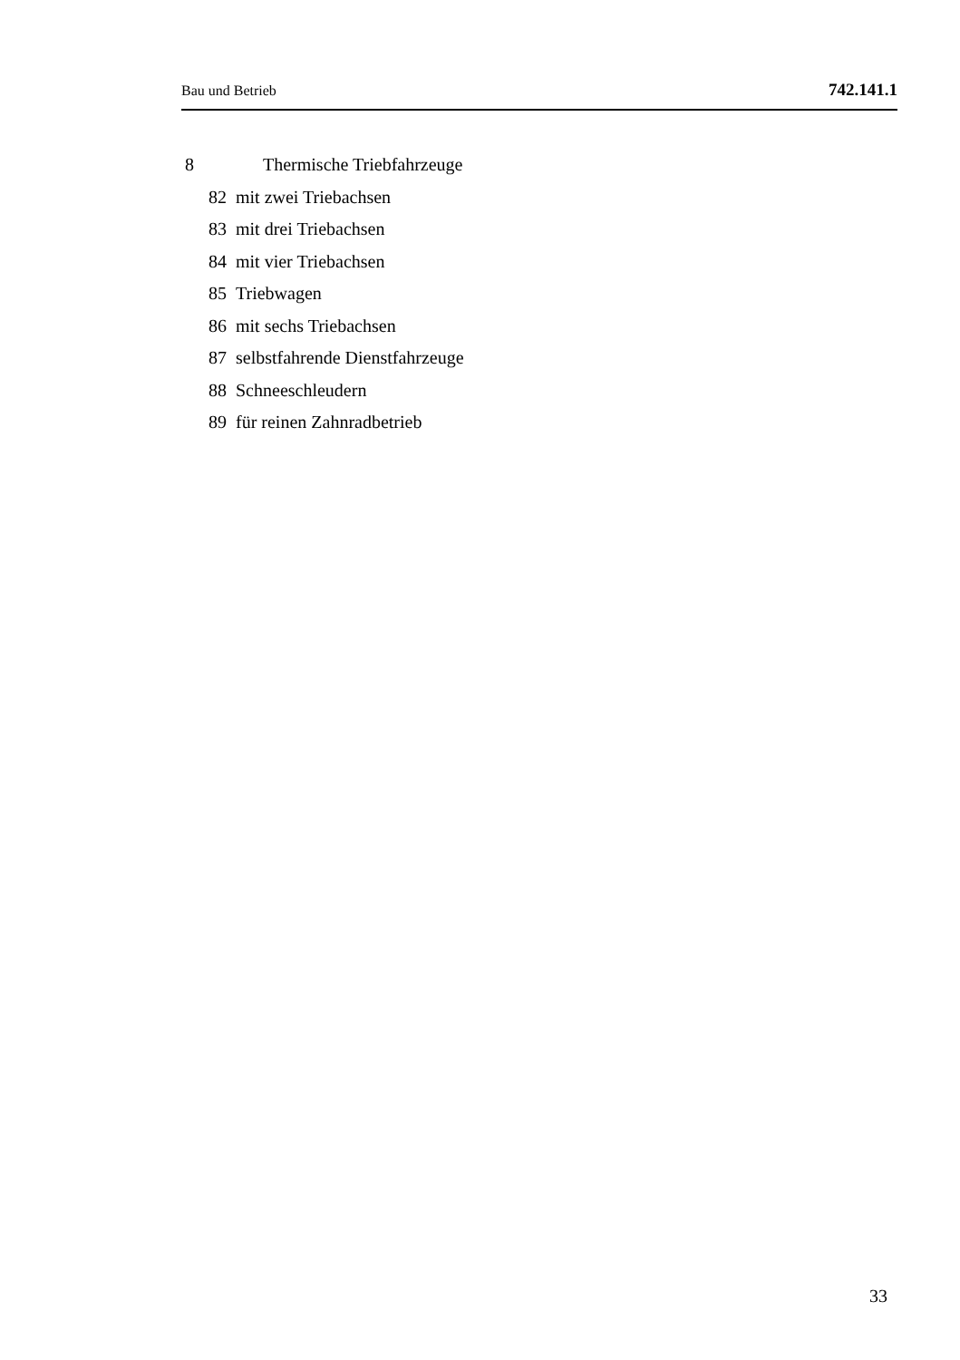Bau und Betrieb 742.141.1
8 Thermische Triebfahrzeuge
82 mit zwei Triebachsen
83 mit drei Triebachsen
84 mit vier Triebachsen
85 Triebwagen
86 mit sechs Triebachsen
87 selbstfahrende Dienstfahrzeuge
88 Schneeschleudern
89 für reinen Zahnradbetrieb
33